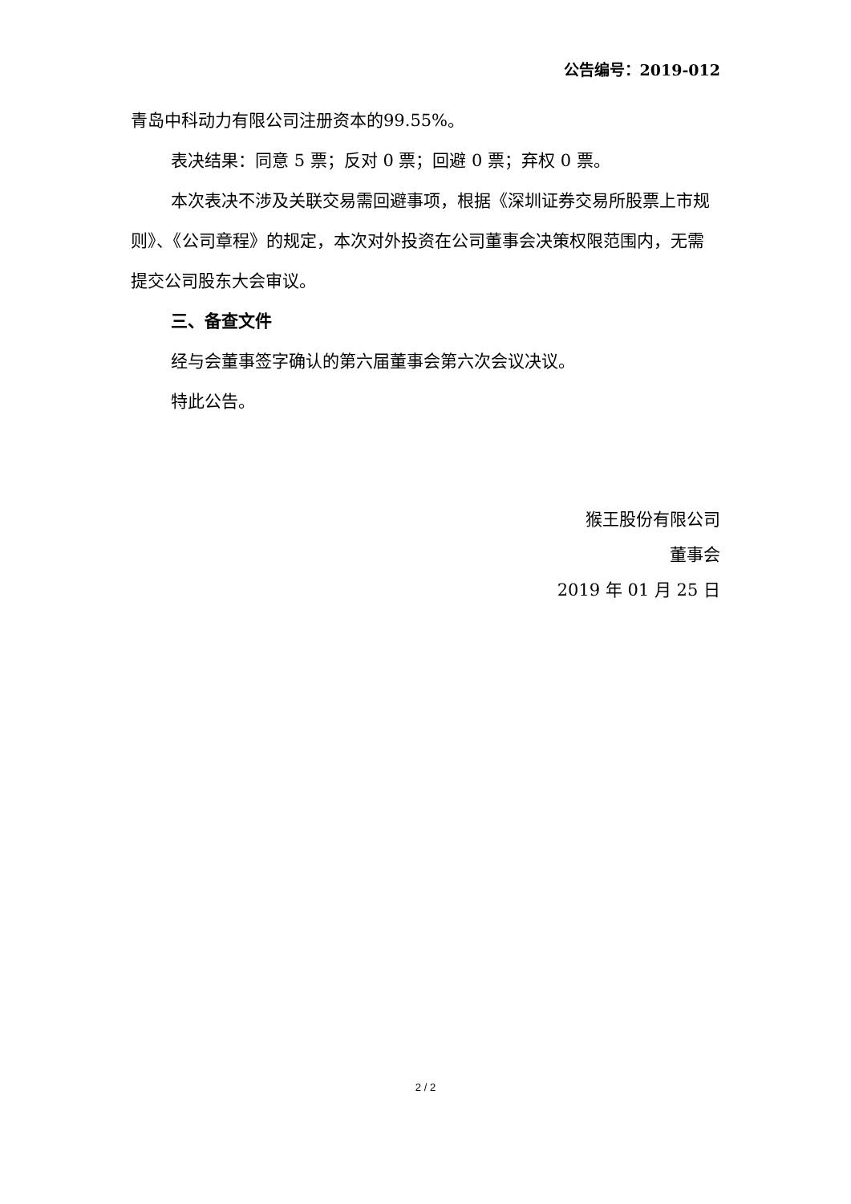公告编号：2019-012
青岛中科动力有限公司注册资本的99.55%。
表决结果：同意 5 票；反对 0 票；回避 0 票；弃权 0 票。
本次表决不涉及关联交易需回避事项，根据《深圳证券交易所股票上市规则》、《公司章程》的规定，本次对外投资在公司董事会决策权限范围内，无需提交公司股东大会审议。
三、备查文件
经与会董事签字确认的第六届董事会第六次会议决议。
特此公告。
猴王股份有限公司
董事会
2019 年 01 月 25 日
2 / 2